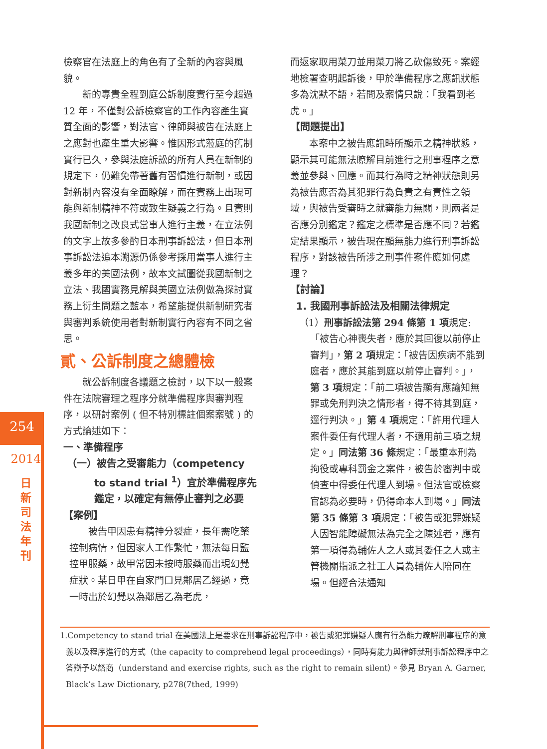254
2014
日
新
司
法
年
刊
檢察官在法庭上的角色有了全新的內容與風貌。
新的專責全程到庭公訴制度實行至今超過 12 年，不僅對公訴檢察官的工作內容產生實質全面的影響，對法官、律師與被告在法庭上之應對也產生重大影響。惟因形式蒞庭的舊制實行已久，參與法庭訴訟的所有人員在新制的規定下，仍難免帶著舊有習慣進行新制，或因對新制內容沒有全面瞭解，而在實務上出現可能與新制精神不符或致生疑義之行為。且實則我國新制之改良式當事人進行主義，在立法例的文字上故多參酌日本刑事訴訟法，但日本刑事訴訟法追本溯源仍係參考採用當事人進行主義多年的美國法例，故本文試圖從我國新制之立法、我國實務見解與美國立法例做為探討實務上衍生問題之藍本，希望能提供新制研究者與審判系統使用者對新制實行內容有不同之省思。
貳、公訴制度之總體檢
就公訴制度各議題之檢討，以下以一般案件在法院審理之程序分就準備程序與審判程序，以研討案例 ( 但不特別標註個案案號 ) 的方式論述如下：
一、準備程序
（一）被告之受審能力（competency to stand trial <sup>1</sup>）宜於準備程序先鑑定，以確定有無停止審判之必要
【案例】
被告甲因患有精神分裂症，長年需吃藥控制病情，但因家人工作繁忙，無法每日監控甲服藥，故甲常因未按時服藥而出現幻覺症狀。某日甲在自家門口見鄰居乙經過，竟一時出於幻覺以為鄰居乙為老虎，
而返家取用菜刀並用菜刀將乙砍傷致死。案經地檢署查明起訴後，甲於準備程序之應訊狀態多為沈默不語，若問及案情只說：「我看到老虎。」
【問題提出】
本案中之被告應訊時所顯示之精神狀態，顯示其可能無法瞭解目前進行之刑事程序之意義並參與、回應。而其行為時之精神狀態則另為被告應否為其犯罪行為負責之有責性之領域，與被告受審時之就審能力無關，則兩者是否應分別鑑定？鑑定之標準是否應不同？若鑑定結果顯示，被告現在顯無能力進行刑事訴訟程序，對該被告所涉之刑事件案件應如何處理？
【討論】
1. 我國刑事訴訟法及相關法律規定
（1）刑事訴訟法第 294 條第 1 項規定:「被告心神喪失者，應於其回復以前停止審判」，第 2 項規定：「被告因疾病不能到庭者，應於其能到庭以前停止審判。」，第 3 項規定：「前二項被告顯有應諭知無罪或免刑判決之情形者，得不待其到庭，逕行判決。」第 4 項規定：「許用代理人案件委任有代理人者，不適用前三項之規定。」同法第 36 條規定：「最重本刑為拘役或專科罰金之案件，被告於審判中或偵查中得委任代理人到場。但法官或檢察官認為必要時，仍得命本人到場。」同法第 35 條第 3 項規定：「被告或犯罪嫌疑人因智能障礙無法為完全之陳述者，應有第一項得為輔佐人之人或其委任之人或主管機關指派之社工人員為輔佐人陪同在場。但經合法通知
1.Competency to stand trial 在美國法上是要求在刑事訴訟程序中，被告或犯罪嫌疑人應有行為能力瞭解刑事程序的意義以及程序進行的方式（the capacity to comprehend legal proceedings），同時有能力與律師就刑事訴訟程序中之答辯予以諮商（understand and exercise rights, such as the right to remain silent）。參見 Bryan A. Garner, Black’s Law Dictionary, p278(7thed, 1999)